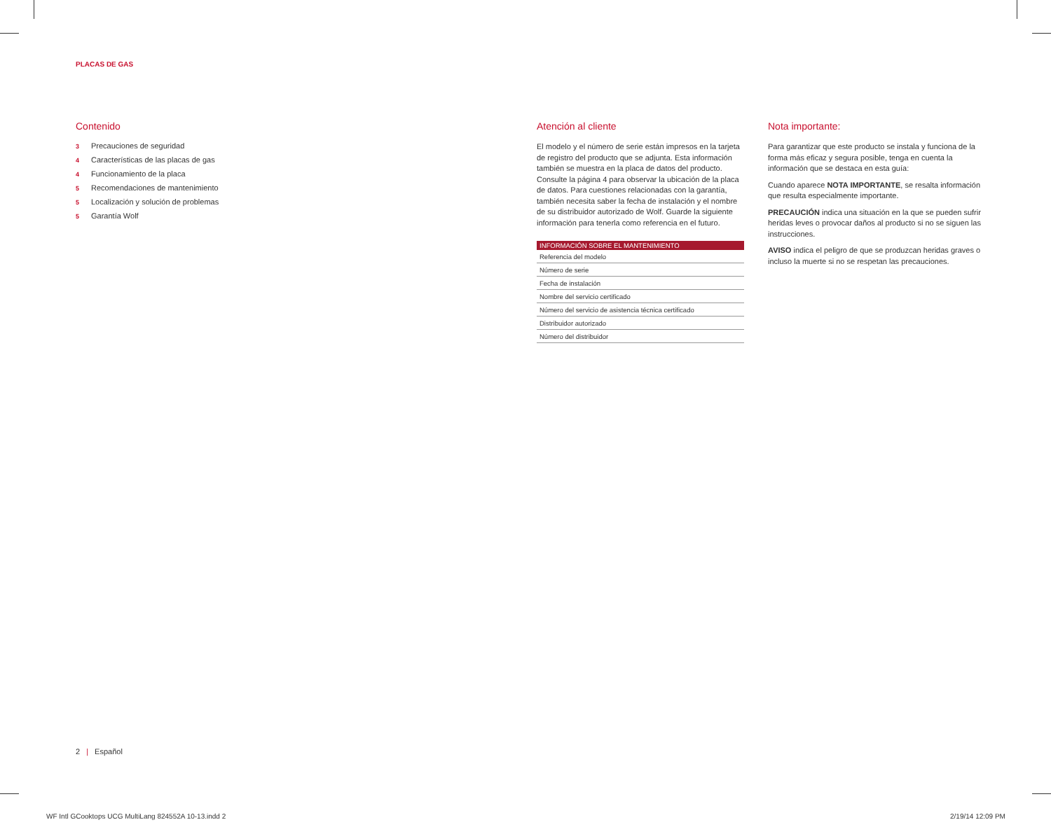PLACAS DE GAS
Contenido
3 Precauciones de seguridad
4 Características de las placas de gas
4 Funcionamiento de la placa
5 Recomendaciones de mantenimiento
5 Localización y solución de problemas
5 Garantía Wolf
Atención al cliente
El modelo y el número de serie están impresos en la tarjeta de registro del producto que se adjunta. Esta información también se muestra en la placa de datos del producto. Consulte la página 4 para observar la ubicación de la placa de datos. Para cuestiones relacionadas con la garantía, también necesita saber la fecha de instalación y el nombre de su distribuidor autorizado de Wolf. Guarde la siguiente información para tenerla como referencia en el futuro.
| INFORMACIÓN SOBRE EL MANTENIMIENTO |
| --- |
| Referencia del modelo |
| Número de serie |
| Fecha de instalación |
| Nombre del servicio certificado |
| Número del servicio de asistencia técnica certificado |
| Distribuidor autorizado |
| Número del distribuidor |
Nota importante:
Para garantizar que este producto se instala y funciona de la forma más eficaz y segura posible, tenga en cuenta la información que se destaca en esta guía:
Cuando aparece NOTA IMPORTANTE, se resalta información que resulta especialmente importante.
PRECAUCIÓN indica una situación en la que se pueden sufrir heridas leves o provocar daños al producto si no se siguen las instrucciones.
AVISO indica el peligro de que se produzcan heridas graves o incluso la muerte si no se respetan las precauciones.
2 | Español
WF Intl GCooktops UCG MultiLang 824552A 10-13.indd 2
2/19/14 12:09 PM